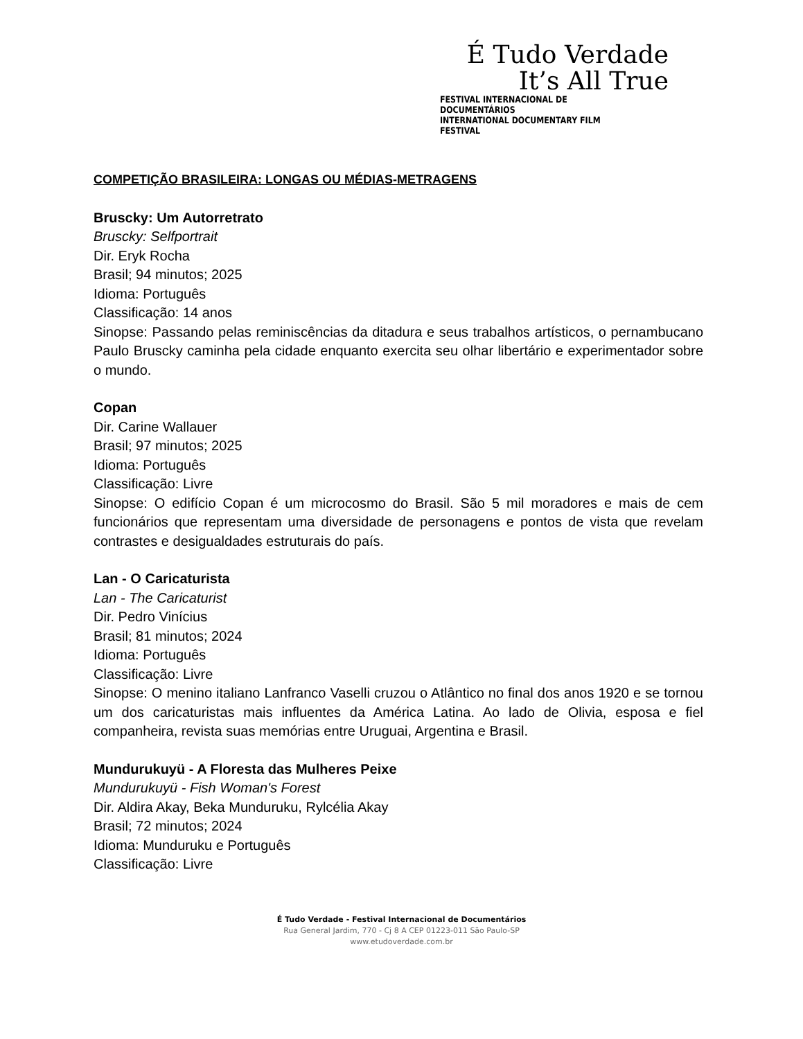É Tudo Verdade
It’s All True
FESTIVAL INTERNACIONAL DE DOCUMENTÁRIOS
INTERNATIONAL DOCUMENTARY FILM FESTIVAL
COMPETIÇÃO BRASILEIRA: LONGAS OU MÉDIAS-METRAGENS
Bruscky: Um Autorretrato
Bruscky: Selfportrait
Dir. Eryk Rocha
Brasil; 94 minutos; 2025
Idioma: Português
Classificação: 14 anos
Sinopse: Passando pelas reminiscências da ditadura e seus trabalhos artísticos, o pernambucano Paulo Bruscky caminha pela cidade enquanto exercita seu olhar libertário e experimentador sobre o mundo.
Copan
Dir. Carine Wallauer
Brasil; 97 minutos; 2025
Idioma: Português
Classificação: Livre
Sinopse: O edifício Copan é um microcosmo do Brasil. São 5 mil moradores e mais de cem funcionários que representam uma diversidade de personagens e pontos de vista que revelam contrastes e desigualdades estruturais do país.
Lan - O Caricaturista
Lan - The Caricaturist
Dir. Pedro Vinícius
Brasil; 81 minutos; 2024
Idioma: Português
Classificação: Livre
Sinopse: O menino italiano Lanfranco Vaselli cruzou o Atlântico no final dos anos 1920 e se tornou um dos caricaturistas mais influentes da América Latina. Ao lado de Olivia, esposa e fiel companheira, revista suas memórias entre Uruguai, Argentina e Brasil.
Mundurukuyü - A Floresta das Mulheres Peixe
Mundurukuyü - Fish Woman's Forest
Dir. Aldira Akay, Beka Munduruku, Rylcélia Akay
Brasil; 72 minutos; 2024
Idioma: Munduruku e Português
Classificação: Livre
É Tudo Verdade - Festival Internacional de Documentários
Rua General Jardim, 770 - Cj 8 A CEP 01223-011 São Paulo-SP
www.etudoverdade.com.br